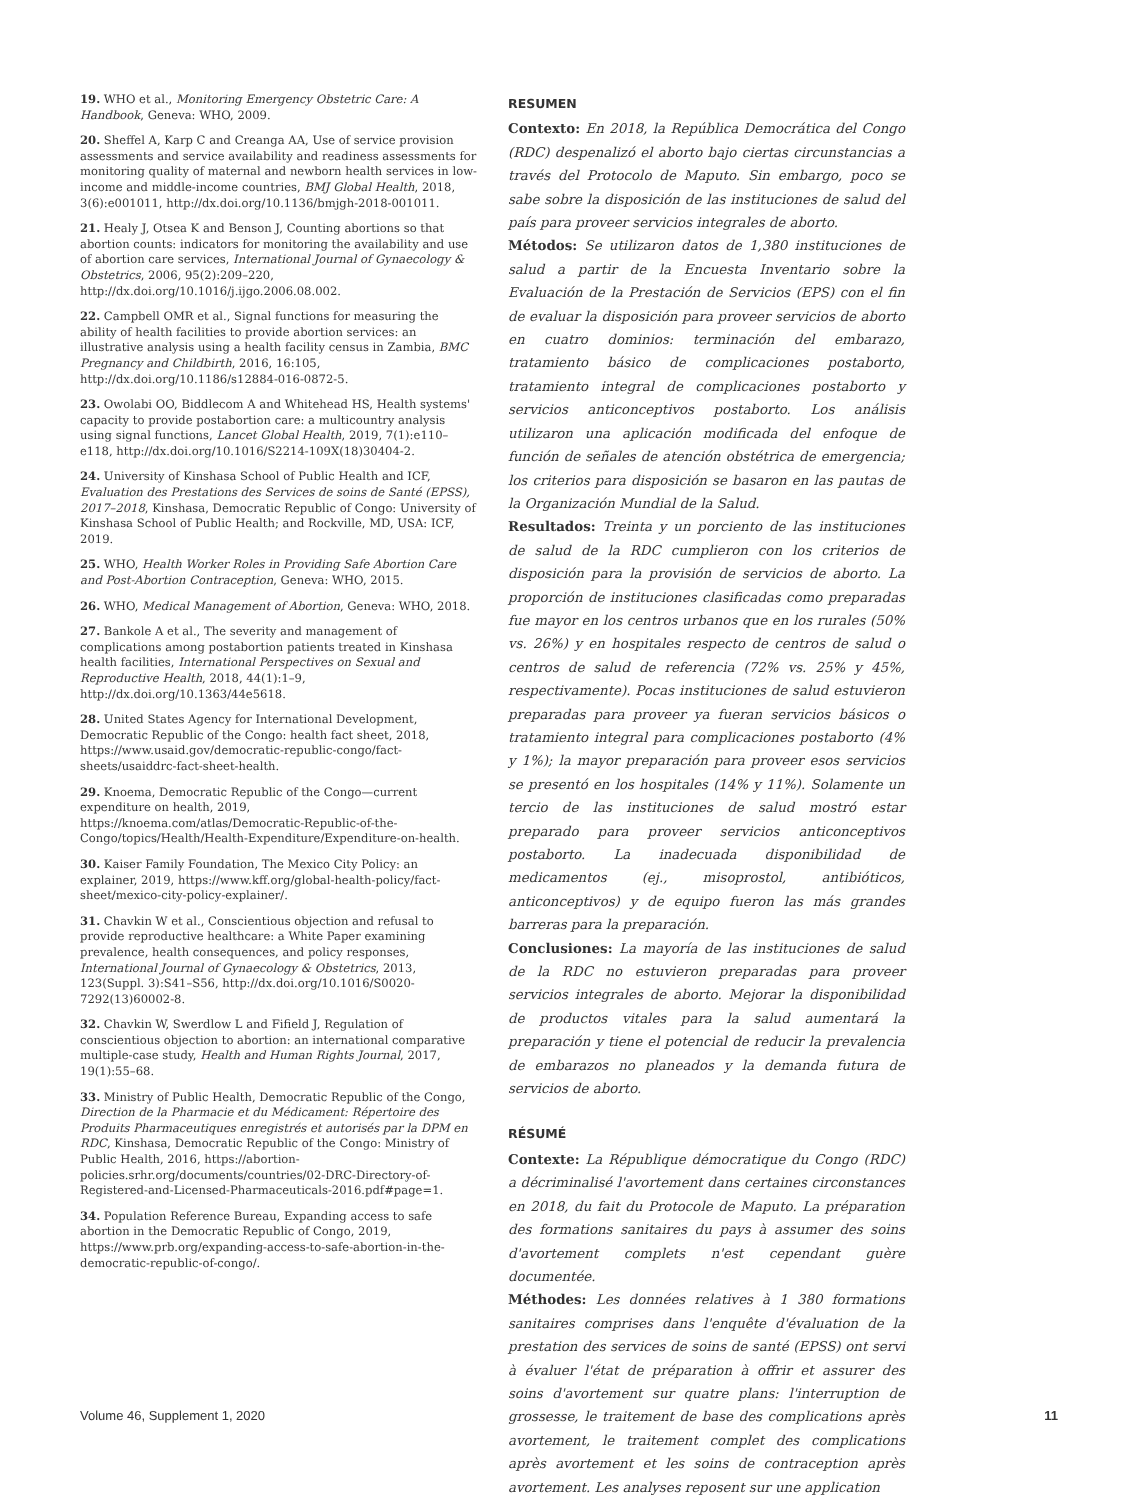19. WHO et al., Monitoring Emergency Obstetric Care: A Handbook, Geneva: WHO, 2009.
20. Sheffel A, Karp C and Creanga AA, Use of service provision assessments and service availability and readiness assessments for monitoring quality of maternal and newborn health services in low-income and middle-income countries, BMJ Global Health, 2018, 3(6):e001011, http://dx.doi.org/10.1136/bmjgh-2018-001011.
21. Healy J, Otsea K and Benson J, Counting abortions so that abortion counts: indicators for monitoring the availability and use of abortion care services, International Journal of Gynaecology & Obstetrics, 2006, 95(2):209–220, http://dx.doi.org/10.1016/j.ijgo.2006.08.002.
22. Campbell OMR et al., Signal functions for measuring the ability of health facilities to provide abortion services: an illustrative analysis using a health facility census in Zambia, BMC Pregnancy and Childbirth, 2016, 16:105, http://dx.doi.org/10.1186/s12884-016-0872-5.
23. Owolabi OO, Biddlecom A and Whitehead HS, Health systems' capacity to provide postabortion care: a multicountry analysis using signal functions, Lancet Global Health, 2019, 7(1):e110–e118, http://dx.doi.org/10.1016/S2214-109X(18)30404-2.
24. University of Kinshasa School of Public Health and ICF, Evaluation des Prestations des Services de soins de Santé (EPSS), 2017–2018, Kinshasa, Democratic Republic of Congo: University of Kinshasa School of Public Health; and Rockville, MD, USA: ICF, 2019.
25. WHO, Health Worker Roles in Providing Safe Abortion Care and Post-Abortion Contraception, Geneva: WHO, 2015.
26. WHO, Medical Management of Abortion, Geneva: WHO, 2018.
27. Bankole A et al., The severity and management of complications among postabortion patients treated in Kinshasa health facilities, International Perspectives on Sexual and Reproductive Health, 2018, 44(1):1–9, http://dx.doi.org/10.1363/44e5618.
28. United States Agency for International Development, Democratic Republic of the Congo: health fact sheet, 2018, https://www.usaid.gov/democratic-republic-congo/fact-sheets/usaiddrc-fact-sheet-health.
29. Knoema, Democratic Republic of the Congo—current expenditure on health, 2019, https://knoema.com/atlas/Democratic-Republic-of-the-Congo/topics/Health/Health-Expenditure/Expenditure-on-health.
30. Kaiser Family Foundation, The Mexico City Policy: an explainer, 2019, https://www.kff.org/global-health-policy/fact-sheet/mexico-city-policy-explainer/.
31. Chavkin W et al., Conscientious objection and refusal to provide reproductive healthcare: a White Paper examining prevalence, health consequences, and policy responses, International Journal of Gynaecology & Obstetrics, 2013, 123(Suppl. 3):S41–S56, http://dx.doi.org/10.1016/S0020-7292(13)60002-8.
32. Chavkin W, Swerdlow L and Fifield J, Regulation of conscientious objection to abortion: an international comparative multiple-case study, Health and Human Rights Journal, 2017, 19(1):55–68.
33. Ministry of Public Health, Democratic Republic of the Congo, Direction de la Pharmacie et du Médicament: Répertoire des Produits Pharmaceutiques enregistrés et autorisés par la DPM en RDC, Kinshasa, Democratic Republic of the Congo: Ministry of Public Health, 2016, https://abortion-policies.srhr.org/documents/countries/02-DRC-Directory-of-Registered-and-Licensed-Pharmaceuticals-2016.pdf#page=1.
34. Population Reference Bureau, Expanding access to safe abortion in the Democratic Republic of Congo, 2019, https://www.prb.org/expanding-access-to-safe-abortion-in-the-democratic-republic-of-congo/.
RESUMEN
Contexto: En 2018, la República Democrática del Congo (RDC) despenalizó el aborto bajo ciertas circunstancias a través del Protocolo de Maputo. Sin embargo, poco se sabe sobre la disposición de las instituciones de salud del país para proveer servicios integrales de aborto.
Métodos: Se utilizaron datos de 1,380 instituciones de salud a partir de la Encuesta Inventario sobre la Evaluación de la Prestación de Servicios (EPS) con el fin de evaluar la disposición para proveer servicios de aborto en cuatro dominios: terminación del embarazo, tratamiento básico de complicaciones postaborto, tratamiento integral de complicaciones postaborto y servicios anticonceptivos postaborto. Los análisis utilizaron una aplicación modificada del enfoque de función de señales de atención obstétrica de emergencia; los criterios para disposición se basaron en las pautas de la Organización Mundial de la Salud.
Resultados: Treinta y un porciento de las instituciones de salud de la RDC cumplieron con los criterios de disposición para la provisión de servicios de aborto. La proporción de instituciones clasificadas como preparadas fue mayor en los centros urbanos que en los rurales (50% vs. 26%) y en hospitales respecto de centros de salud o centros de salud de referencia (72% vs. 25% y 45%, respectivamente). Pocas instituciones de salud estuvieron preparadas para proveer ya fueran servicios básicos o tratamiento integral para complicaciones postaborto (4% y 1%); la mayor preparación para proveer esos servicios se presentó en los hospitales (14% y 11%). Solamente un tercio de las instituciones de salud mostró estar preparado para proveer servicios anticonceptivos postaborto. La inadecuada disponibilidad de medicamentos (ej., misoprostol, antibióticos, anticonceptivos) y de equipo fueron las más grandes barreras para la preparación.
Conclusiones: La mayoría de las instituciones de salud de la RDC no estuvieron preparadas para proveer servicios integrales de aborto. Mejorar la disponibilidad de productos vitales para la salud aumentará la preparación y tiene el potencial de reducir la prevalencia de embarazos no planeados y la demanda futura de servicios de aborto.
RÉSUMÉ
Contexte: La République démocratique du Congo (RDC) a décriminalisé l'avortement dans certaines circonstances en 2018, du fait du Protocole de Maputo. La préparation des formations sanitaires du pays à assumer des soins d'avortement complets n'est cependant guère documentée.
Méthodes: Les données relatives à 1 380 formations sanitaires comprises dans l'enquête d'évaluation de la prestation des services de soins de santé (EPSS) ont servi à évaluer l'état de préparation à offrir et assurer des soins d'avortement sur quatre plans: l'interruption de grossesse, le traitement de base des complications après avortement, le traitement complet des complications après avortement et les soins de contraception après avortement. Les analyses reposent sur une application
Volume 46, Supplement 1, 2020 11